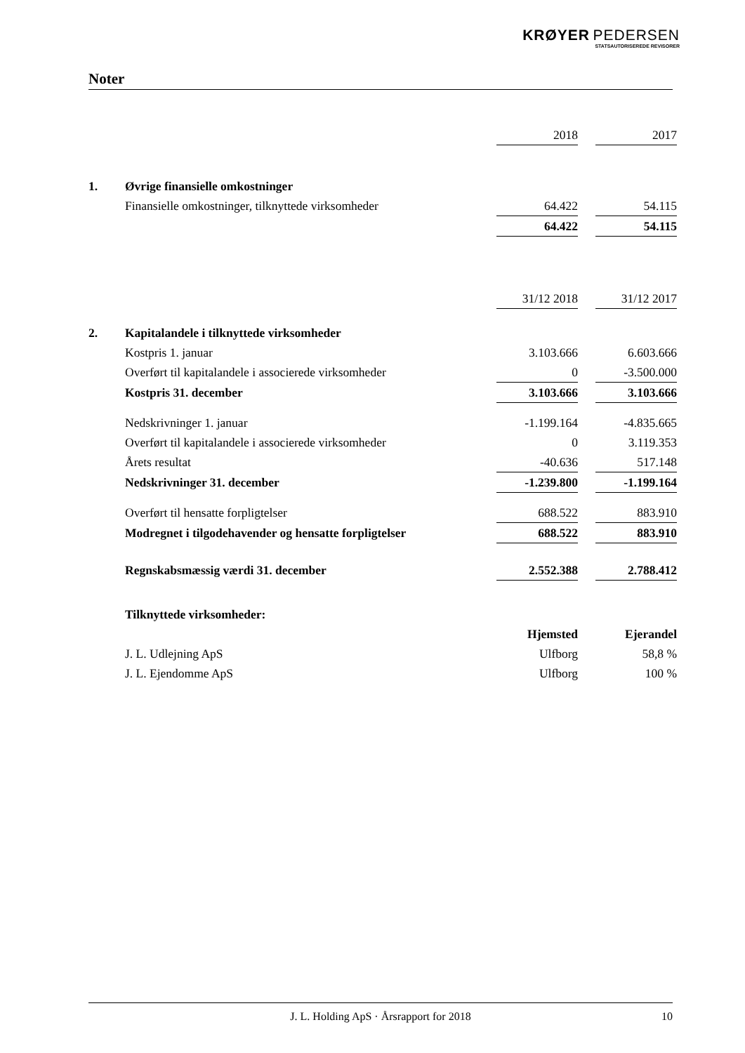KRØYER PEDERSEN
STATSAUTORISEREDE REVISORER
Noter
| | | 2018 | | 2017 |
| 1. | Øvrige finansielle omkostninger | | | |
| | Finansielle omkostninger, tilknyttede virksomheder | 64.422 | | 54.115 |
| | | 64.422 | | 54.115 |
| | | 31/12 2018 | | 31/12 2017 |
| 2. | Kapitalandele i tilknyttede virksomheder | | | |
| | Kostpris 1. januar | 3.103.666 | | 6.603.666 |
| | Overført til kapitalandele i associerede virksomheder | 0 | | -3.500.000 |
| | Kostpris 31. december | 3.103.666 | | 3.103.666 |
| | Nedskrivninger 1. januar | -1.199.164 | | -4.835.665 |
| | Overført til kapitalandele i associerede virksomheder | 0 | | 3.119.353 |
| | Årets resultat | -40.636 | | 517.148 |
| | Nedskrivninger 31. december | -1.239.800 | | -1.199.164 |
| | Overført til hensatte forpligtelser | 688.522 | | 883.910 |
| | Modregnet i tilgodehavender og hensatte forpligtelser | 688.522 | | 883.910 |
| | Regnskabsmæssig værdi 31. december | 2.552.388 | | 2.788.412 |
| | Tilknyttede virksomheder: | | | |
| | | Hjemsted | | Ejerandel |
| | J. L. Udlejning ApS | Ulfborg | | 58,8 % |
| | J. L. Ejendomme ApS | Ulfborg | | 100 % |
J. L. Holding ApS · Årsrapport for 2018 10